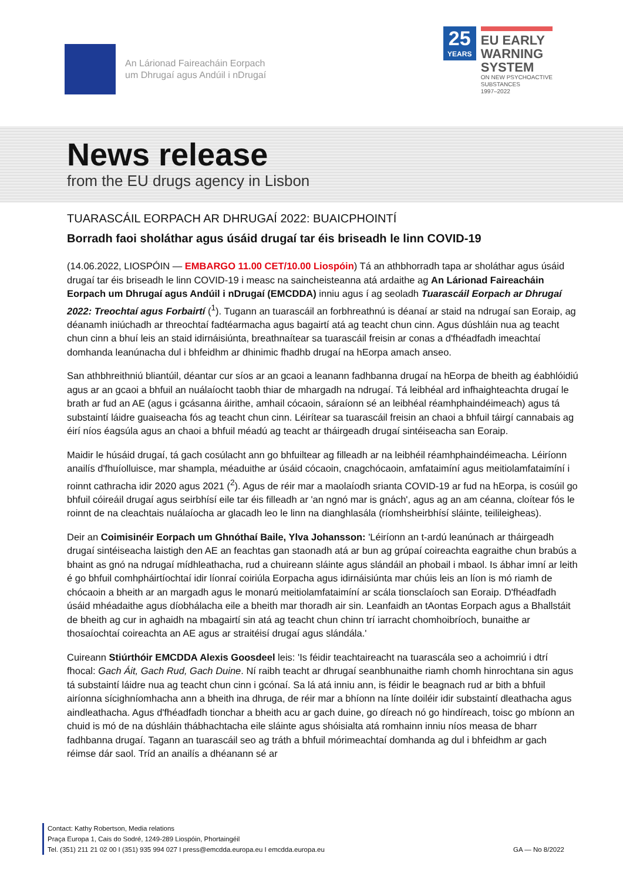An Lárionad Faireacháin Eorpach
um Dhrugaí agus Andúil i nDrugaí
25
YEARS
EU EARLY
WARNING
SYSTEM
ON NEW PSYCHOACTIVE
SUBSTANCES
1997–2022
News release
from the EU drugs agency in Lisbon
TUARASCÁIL EORPACH AR DHRUGAÍ 2022: BUAICPHOINTÍ
Borradh faoi sholáthar agus úsáid drugaí tar éis briseadh le linn COVID-19
(14.06.2022, LIOSPÓIN — EMBARGO 11.00 CET/10.00 Liospóin) Tá an athbhorradh tapa ar sholáthar agus úsáid drugaí tar éis briseadh le linn COVID-19 i measc na saincheisteanna atá ardaithe ag An Lárionad Faireacháin Eorpach um Dhrugaí agus Andúil i nDrugaí (EMCDDA) inniu agus í ag seoladh Tuarascáil Eorpach ar Dhrugaí 2022: Treochtaí agus Forbairtí (<sup>1</sup>). Tugann an tuarascáil an forbhreathnú is déanaí ar staid na ndrugaí san Eoraip, ag déanamh iniúchadh ar threochtaí fadtéarmacha agus bagairtí atá ag teacht chun cinn. Agus dúshláin nua ag teacht chun cinn a bhuí leis an staid idirnáisiúnta, breathnaítear sa tuarascáil freisin ar conas a d'fhéadfadh imeachtaí domhanda leanúnacha dul i bhfeidhm ar dhinimic fhadhb drugaí na hEorpa amach anseo.
San athbhreithniú bliantúil, déantar cur síos ar an gcaoi a leanann fadhbanna drugaí na hEorpa de bheith ag éabhlóidiú agus ar an gcaoi a bhfuil an nuálaíocht taobh thiar de mhargadh na ndrugaí. Tá leibhéal ard infhaighteachta drugaí le brath ar fud an AE (agus i gcásanna áirithe, amhail cócaoin, sáraíonn sé an leibhéal réamhphaindéimeach) agus tá substaintí láidre guaiseacha fós ag teacht chun cinn. Léirítear sa tuarascáil freisin an chaoi a bhfuil táirgí cannabais ag éirí níos éagsúla agus an chaoi a bhfuil méadú ag teacht ar tháirgeadh drugaí sintéiseacha san Eoraip.
Maidir le húsáid drugaí, tá gach cosúlacht ann go bhfuiltear ag filleadh ar na leibhéil réamhphaindéimeacha. Léiríonn anailís d'fhuíolluisce, mar shampla, méaduithe ar úsáid cócaoin, cnagchócaoin, amfataimíní agus meitiolamfataimíní i roinnt cathracha idir 2020 agus 2021 (<sup>2</sup>). Agus de réir mar a maolaíodh srianta COVID-19 ar fud na hEorpa, is cosúil go bhfuil cóireáil drugaí agus seirbhísí eile tar éis filleadh ar 'an ngnó mar is gnách', agus ag an am céanna, cloítear fós le roinnt de na cleachtais nuálaíocha ar glacadh leo le linn na dianghlasála (ríomhsheirbhísí sláinte, teilileigheas).
Deir an Coimisinéir Eorpach um Ghnóthaí Baile, Ylva Johansson: 'Léiríonn an t-ardú leanúnach ar tháirgeadh drugaí sintéiseacha laistigh den AE an feachtas gan staonadh atá ar bun ag grúpaí coireachta eagraithe chun brabús a bhaint as gnó na ndrugaí mídhleathacha, rud a chuireann sláinte agus slándáil an phobail i mbaol. Is ábhar imní ar leith é go bhfuil comhpháirtíochtaí idir líonraí coiriúla Eorpacha agus idirnáisiúnta mar chúis leis an líon is mó riamh de chócaoin a bheith ar an margadh agus le monarú meitiolamfataimíní ar scála tionsclaíoch san Eoraip. D'fhéadfadh úsáid mhéadaithe agus díobhálacha eile a bheith mar thoradh air sin. Leanfaidh an tAontas Eorpach agus a Bhallstáit de bheith ag cur in aghaidh na mbagairtí sin atá ag teacht chun chinn trí iarracht chomhoibríoch, bunaithe ar thosaíochtaí coireachta an AE agus ar straitéisí drugaí agus slándála.'
Cuireann Stiúrthóir EMCDDA Alexis Goosdeel leis: 'Is féidir teachtaireacht na tuarascála seo a achoimriú i dtrí fhocal: Gach Áit, Gach Rud, Gach Duine. Ní raibh teacht ar dhrugaí seanbhunaithe riamh chomh hinrochtana sin agus tá substaintí láidre nua ag teacht chun cinn i gcónaí. Sa lá atá inniu ann, is féidir le beagnach rud ar bith a bhfuil airíonna sícighníomhacha ann a bheith ina dhruga, de réir mar a bhíonn na línte doiléir idir substaintí dleathacha agus aindleathacha. Agus d'fhéadfadh tionchar a bheith acu ar gach duine, go díreach nó go hindíreach, toisc go mbíonn an chuid is mó de na dúshláin thábhachtacha eile sláinte agus shóisialta atá romhainn inniu níos measa de bharr fadhbanna drugaí. Tagann an tuarascáil seo ag tráth a bhfuil mórimeachtaí domhanda ag dul i bhfeidhm ar gach réimse dár saol. Tríd an anailís a dhéanann sé ar
Contact: Kathy Robertson, Media relations
Praça Europa 1, Cais do Sodré, 1249-289 Liospóin, Phortaingéil
Tel. (351) 211 21 02 00 I (351) 935 994 027 I press@emcdda.europa.eu I emcdda.europa.eu
GA — No 8/2022